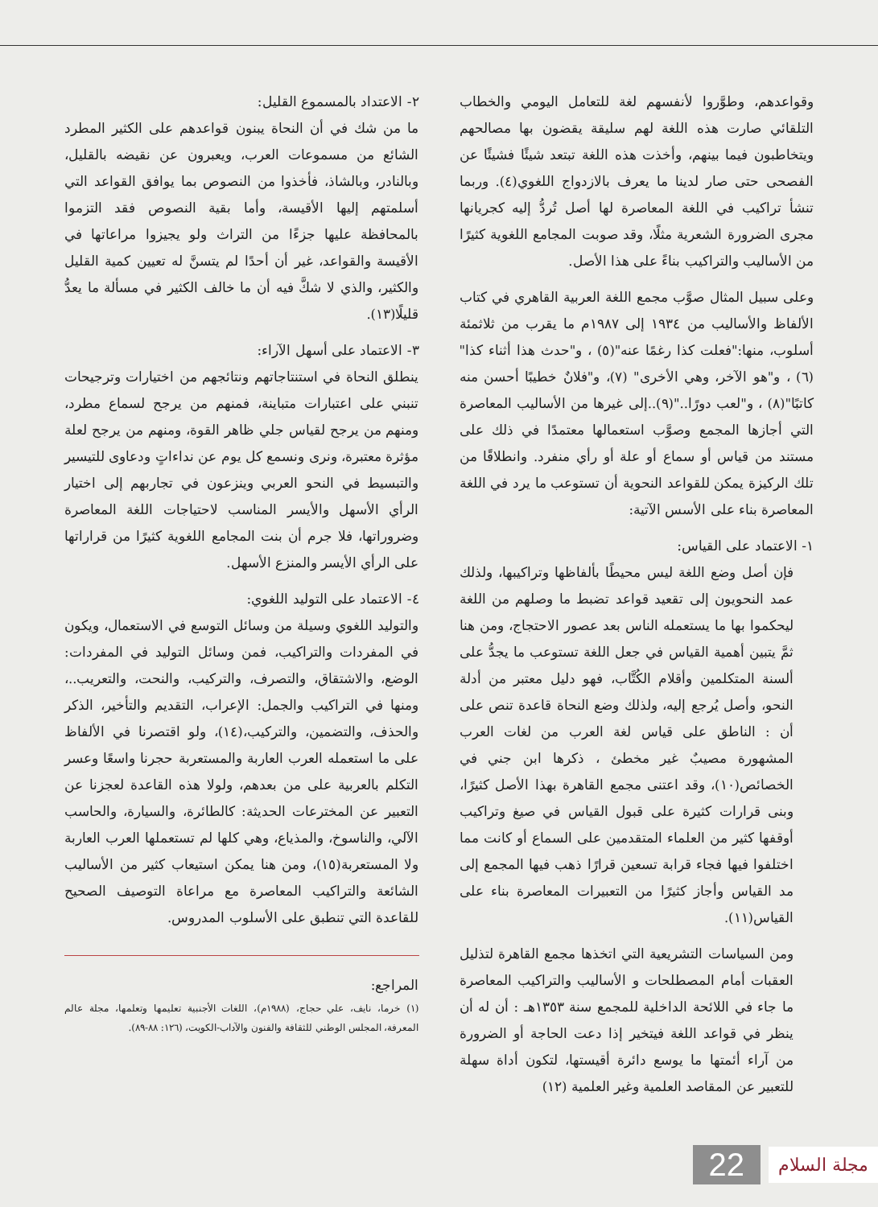وقواعدهم، وطوَّروا لأنفسهم لغة للتعامل اليومي والخطاب التلقائي صارت هذه اللغة لهم سليقة يقضون بها مصالحهم ويتخاطبون فيما بينهم، وأخذت هذه اللغة تبتعد شيئًا فشيئًا عن الفصحى حتى صار لدينا ما يعرف بالازدواج اللغوي(٤). وربما تنشأ تراكيب في اللغة المعاصرة لها أصل تُردُّ إليه كجريانها مجرى الضرورة الشعرية مثلًا، وقد صوبت المجامع اللغوية كثيرًا من الأساليب والتراكيب بناءً على هذا الأصل.
وعلى سبيل المثال صوَّب مجمع اللغة العربية القاهري في كتاب الألفاظ والأساليب من ١٩٣٤ إلى ١٩٨٧م ما يقرب من ثلاثمئة أسلوب، منها:"فعلت كذا رغمًا عنه"(٥) ، و"حدث هذا أثناء كذا" (٦) ، و"هو الآخر، وهي الأخرى" (٧)، و"فلانٌ خطيبًا أحسن منه كاتبًا"(٨) ، و"لعب دورًا.."(٩)..إلى غيرها من الأساليب المعاصرة التي أجازها المجمع وصوَّب استعمالها معتمدًا في ذلك على مستند من قياس أو سماع أو علة أو رأي منفرد. وانطلاقًا من تلك الركيزة يمكن للقواعد النحوية أن تستوعب ما يرد في اللغة المعاصرة بناء على الأسس الآتية:
١- الاعتماد على القياس:
فإن أصل وضع اللغة ليس محيطًا بألفاظها وتراكيبها، ولذلك عمد النحويون إلى تقعيد قواعد تضبط ما وصلهم من اللغة ليحكموا بها ما يستعمله الناس بعد عصور الاحتجاج، ومن هنا ثمَّ يتبين أهمية القياس في جعل اللغة تستوعب ما يجدُّ على ألسنة المتكلمين وأقلام الكُتَّاب، فهو دليل معتبر من أدلة النحو، وأصل يُرجع إليه، ولذلك وضع النحاة قاعدة تنص على أن : الناطق على قياس لغة العرب من لغات العرب المشهورة مصيبٌ غير مخطئ ، ذكرها ابن جني في الخصائص(١٠)، وقد اعتنى مجمع القاهرة بهذا الأصل كثيرًا، وبنى قرارات كثيرة على قبول القياس في صيغ وتراكيب أوقفها كثير من العلماء المتقدمين على السماع أو كانت مما اختلفوا فيها فجاء قرابة تسعين قرارًا ذهب فيها المجمع إلى مد القياس وأجاز كثيرًا من التعبيرات المعاصرة بناء على القياس(١١).
ومن السياسات التشريعية التي اتخذها مجمع القاهرة لتذليل العقبات أمام المصطلحات و الأساليب والتراكيب المعاصرة ما جاء في اللائحة الداخلية للمجمع سنة ١٣٥٣هـ : أن له أن ينظر في قواعد اللغة فيتخير إذا دعت الحاجة أو الضرورة من آراء أئمتها ما يوسع دائرة أقيستها، لتكون أداة سهلة للتعبير عن المقاصد العلمية وغير العلمية (١٢)
٢- الاعتداد بالمسموع القليل:
ما من شك في أن النحاة يبنون قواعدهم على الكثير المطرد الشائع من مسموعات العرب، ويعبرون عن نقيضه بالقليل، وبالنادر، وبالشاذ، فأخذوا من النصوص بما يوافق القواعد التي أسلمتهم إليها الأقيسة، وأما بقية النصوص فقد التزموا بالمحافظة عليها جزءًا من التراث ولو يجيزوا مراعاتها في الأقيسة والقواعد، غير أن أحدًا لم يتسنَّ له تعيين كمية القليل والكثير، والذي لا شكَّ فيه أن ما خالف الكثير في مسألة ما يعدُّ قليلًا(١٣).
٣- الاعتماد على أسهل الآراء:
ينطلق النحاة في استنتاجاتهم ونتائجهم من اختيارات وترجيحات تنبني على اعتبارات متباينة، فمنهم من يرجح لسماع مطرد، ومنهم من يرجح لقياس جلي ظاهر القوة، ومنهم من يرجح لعلة مؤثرة معتبرة، ونرى ونسمع كل يوم عن نداءاتٍ ودعاوى للتيسير والتبسيط في النحو العربي وينزعون في تجاربهم إلى اختيار الرأي الأسهل والأيسر المناسب لاحتياجات اللغة المعاصرة وضروراتها، فلا جرم أن بنت المجامع اللغوية كثيرًا من قراراتها على الرأي الأيسر والمنزع الأسهل.
٤- الاعتماد على التوليد اللغوي:
والتوليد اللغوي وسيلة من وسائل التوسع في الاستعمال، ويكون في المفردات والتراكيب، فمن وسائل التوليد في المفردات: الوضع، والاشتقاق، والتصرف، والتركيب، والنحت، والتعريب..، ومنها في التراكيب والجمل: الإعراب، التقديم والتأخير، الذكر والحذف، والتضمين، والتركيب،(١٤)، ولو اقتصرنا في الألفاظ على ما استعمله العرب العاربة والمستعربة حجرنا واسعًا وعسر التكلم بالعربية على من بعدهم، ولولا هذه القاعدة لعجزنا عن التعبير عن المخترعات الحديثة: كالطائرة، والسيارة، والحاسب الآلي، والناسوخ، والمذياع، وهي كلها لم تستعملها العرب العاربة ولا المستعربة(١٥)، ومن هنا يمكن استيعاب كثير من الأساليب الشائعة والتراكيب المعاصرة مع مراعاة التوصيف الصحيح للقاعدة التي تنطبق على الأسلوب المدروس.
المراجع:
(١) خرما، نايف، علي حجاج، (١٩٨٨م)، اللغات الأجنبية تعليمها وتعلمها، مجلة عالم المعرفة، المجلس الوطني للثقافة والفنون والآداب-الكويت، (١٢٦: ٨٨-٨٩).
مجلة السلام 22